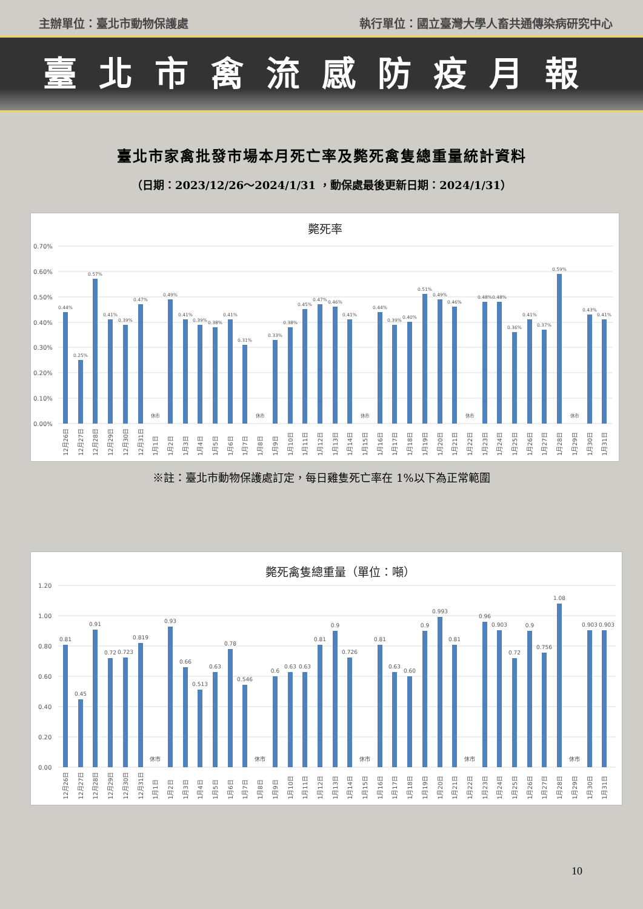主辦單位：臺北市動物保護處 執行單位：國立臺灣大學人畜共通傳染病研究中心
臺北市禽流感防疫月報
臺北市家禽批發市場本月死亡率及斃死禽隻總重量統計資料
（日期：2023/12/26～2024/1/31 ，動保處最後更新日期：2024/1/31）
斃死率
0.70%
0.60%
0.50%
0.40%
0.30%
0.20%
0.10%
0.00%
0.44%
0.25%
0.57%
0.41%
0.39%
0.47%
休市
0.49%
0.41%
0.39%
0.38%
0.41%
0.31%
休市
0.33%
0.38%
0.45%
0.47%
0.46%
0.41%
休市
0.44%
0.39%
0.40%
0.51%
0.49%
0.46%
休市
0.48%
0.48%
0.36%
0.41%
0.37%
0.59%
休市
0.43%
0.41%
12月26日
12月27日
12月28日
12月29日
12月30日
12月31日
1月1日
1月2日
1月3日
1月4日
1月5日
1月6日
1月7日
1月8日
1月9日
1月10日
1月11日
1月12日
1月13日
1月14日
1月15日
1月16日
1月17日
1月18日
1月19日
1月20日
1月21日
1月22日
1月23日
1月24日
1月25日
1月26日
1月27日
1月28日
1月29日
1月30日
1月31日
※註：臺北市動物保護處訂定，每日雞隻死亡率在 1%以下為正常範圍
斃死禽隻總重量（單位：噸）
1.20
1.00
0.80
0.60
0.40
0.20
0.00
0.81
0.45
0.91
0.72
0.723
0.819
休市
0.93
0.66
0.513
0.63
0.78
0.546
休市
0.6
0.63
0.63
0.81
0.9
0.726
休市
0.81
0.63
0.60
0.9
0.993
0.81
休市
0.96
0.903
0.72
0.9
0.756
1.08
休市
0.903
0.903
12月26日
12月27日
12月28日
12月29日
12月30日
12月31日
1月1日
1月2日
1月3日
1月4日
1月5日
1月6日
1月7日
1月8日
1月9日
1月10日
1月11日
1月12日
1月13日
1月14日
1月15日
1月16日
1月17日
1月18日
1月19日
1月20日
1月21日
1月22日
1月23日
1月24日
1月25日
1月26日
1月27日
1月28日
1月29日
1月30日
1月31日
10